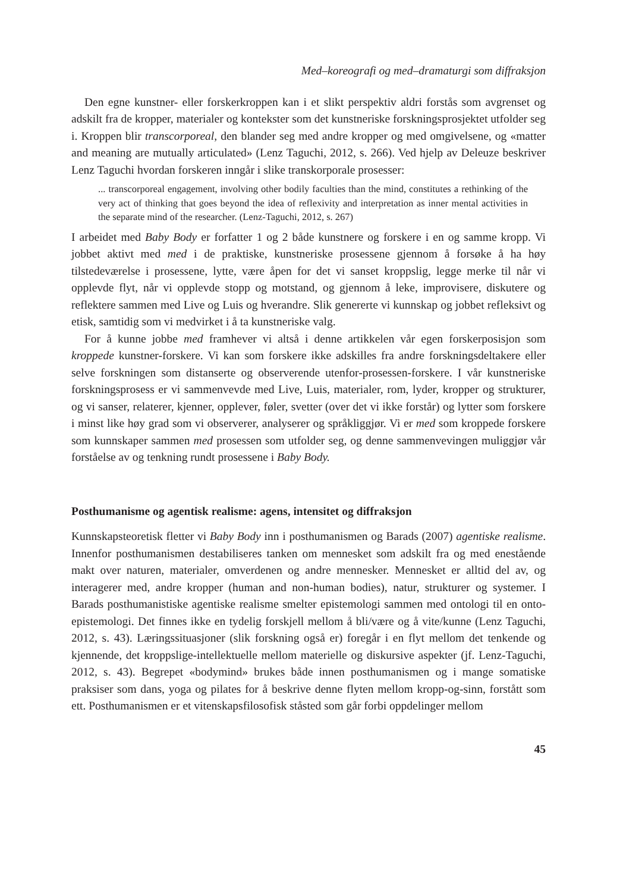Med–koreografi og med–dramaturgi som diffraksjon
Den egne kunstner- eller forskerkroppen kan i et slikt perspektiv aldri forstås som avgrenset og adskilt fra de kropper, materialer og kontekster som det kunstneriske forskningsprosjektet utfolder seg i. Kroppen blir transcorporeal, den blander seg med andre kropper og med omgivelsene, og «matter and meaning are mutually articulated» (Lenz Taguchi, 2012, s. 266). Ved hjelp av Deleuze beskriver Lenz Taguchi hvordan forskeren inngår i slike transkorporale prosesser:
... transcorporeal engagement, involving other bodily faculties than the mind, constitutes a rethinking of the very act of thinking that goes beyond the idea of reflexivity and interpretation as inner mental activities in the separate mind of the researcher. (Lenz-Taguchi, 2012, s. 267)
I arbeidet med Baby Body er forfatter 1 og 2 både kunstnere og forskere i en og samme kropp. Vi jobbet aktivt med med i de praktiske, kunstneriske prosessene gjennom å forsøke å ha høy tilstedeværelse i prosessene, lytte, være åpen for det vi sanset kroppslig, legge merke til når vi opplevde flyt, når vi opplevde stopp og motstand, og gjennom å leke, improvisere, diskutere og reflektere sammen med Live og Luis og hverandre. Slik genererte vi kunnskap og jobbet refleksivt og etisk, samtidig som vi medvirket i å ta kunstneriske valg.
For å kunne jobbe med framhever vi altså i denne artikkelen vår egen forskerposisjon som kroppede kunstner-forskere. Vi kan som forskere ikke adskilles fra andre forskningsdeltakere eller selve forskningen som distanserte og observerende utenfor-prosessen-forskere. I vår kunstneriske forskningsprosess er vi sammenvevde med Live, Luis, materialer, rom, lyder, kropper og strukturer, og vi sanser, relaterer, kjenner, opplever, føler, svetter (over det vi ikke forstår) og lytter som forskere i minst like høy grad som vi observerer, analyserer og språkliggjør. Vi er med som kroppede forskere som kunnskaper sammen med prosessen som utfolder seg, og denne sammenvevingen muliggjør vår forståelse av og tenkning rundt prosessene i Baby Body.
Posthumanisme og agentisk realisme: agens, intensitet og diffraksjon
Kunnskapsteoretisk fletter vi Baby Body inn i posthumanismen og Barads (2007) agentiske realisme. Innenfor posthumanismen destabiliseres tanken om mennesket som adskilt fra og med enestående makt over naturen, materialer, omverdenen og andre mennesker. Mennesket er alltid del av, og interagerer med, andre kropper (human and non-human bodies), natur, strukturer og systemer. I Barads posthumanistiske agentiske realisme smelter epistemologi sammen med ontologi til en onto-epistemologi. Det finnes ikke en tydelig forskjell mellom å bli/være og å vite/kunne (Lenz Taguchi, 2012, s. 43). Læringssituasjoner (slik forskning også er) foregår i en flyt mellom det tenkende og kjennende, det kroppslige-intellektuelle mellom materielle og diskursive aspekter (jf. Lenz-Taguchi, 2012, s. 43). Begrepet «bodymind» brukes både innen posthumanismen og i mange somatiske praksiser som dans, yoga og pilates for å beskrive denne flyten mellom kropp-og-sinn, forstått som ett. Posthumanismen er et vitenskapsfilosofisk ståsted som går forbi oppdelinger mellom
45